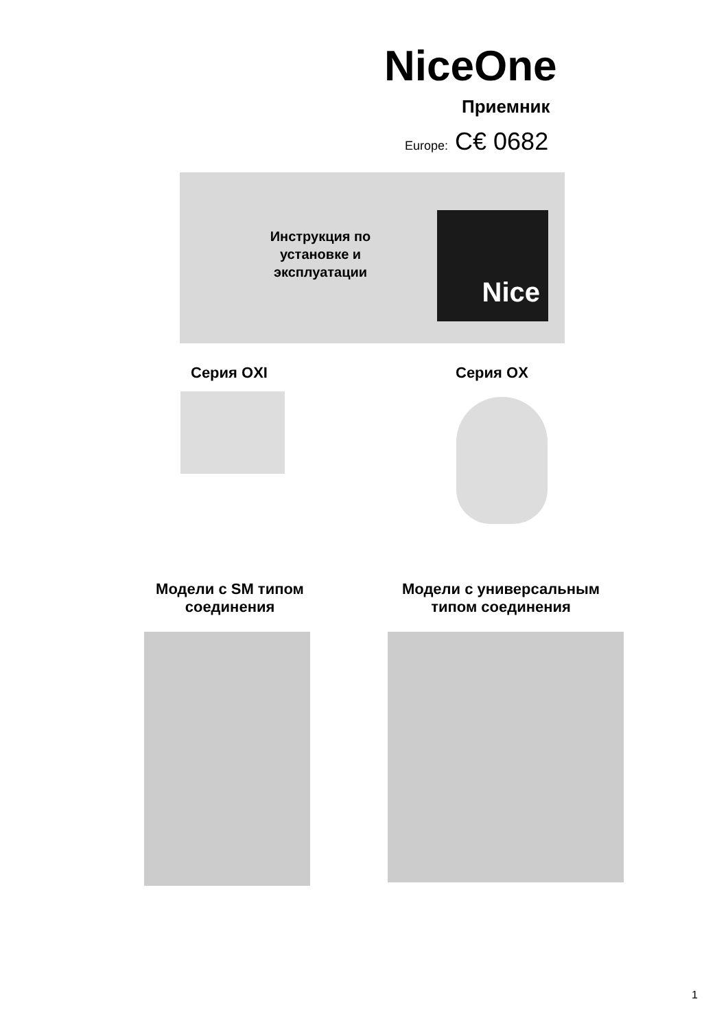NiceOne
Приемник
Europe: C€ 0682
Инструкция по установке и эксплуатации
Nice
Серия OXI Серия OX
Модели с SM типом соединения
Модели с универсальным типом соединения
1